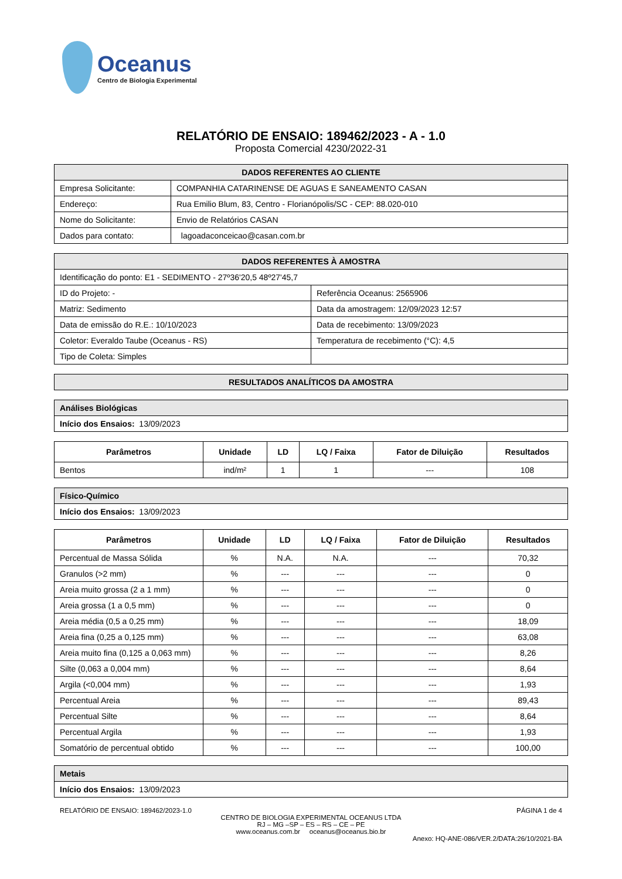Oceanus
Centro de Biologia Experimental
RELATÓRIO DE ENSAIO: 189462/2023 - A - 1.0
Proposta Comercial 4230/2022-31
| DADOS REFERENTES AO CLIENTE | |
| Empresa Solicitante: | COMPANHIA CATARINENSE DE AGUAS E SANEAMENTO CASAN |
| Endereço: | Rua Emilio Blum, 83, Centro - Florianópolis/SC - CEP: 88.020-010 |
| Nome do Solicitante: | Envio de Relatórios CASAN |
| Dados para contato: | lagoadaconceicao@casan.com.br |
| DADOS REFERENTES À AMOSTRA | |
| Identificação do ponto: E1 - SEDIMENTO - 27º36'20,5 48º27'45,7 | |
| ID do Projeto: - | Referência Oceanus: 2565906 |
| Matriz: Sedimento | Data da amostragem: 12/09/2023 12:57 |
| Data de emissão do R.E.: 10/10/2023 | Data de recebimento: 13/09/2023 |
| Coletor: Everaldo Taube (Oceanus - RS) | Temperatura de recebimento (°C): 4,5 |
| Tipo de Coleta: Simples | |
| RESULTADOS ANALÍTICOS DA AMOSTRA |
| Análises Biológicas |
| Início dos Ensaios: 13/09/2023 |
| Parâmetros | Unidade | LD | LQ / Faixa | Fator de Diluição | Resultados |
| --- | --- | --- | --- | --- | --- |
| Bentos | ind/m² | 1 | 1 | --- | 108 |
| Físico-Químico |
| Início dos Ensaios: 13/09/2023 |
| Parâmetros | Unidade | LD | LQ / Faixa | Fator de Diluição | Resultados |
| --- | --- | --- | --- | --- | --- |
| Percentual de Massa Sólida | % | N.A. | N.A. | --- | 70,32 |
| Granulos (>2 mm) | % | --- | --- | --- | 0 |
| Areia muito grossa (2 a 1 mm) | % | --- | --- | --- | 0 |
| Areia grossa (1 a 0,5 mm) | % | --- | --- | --- | 0 |
| Areia média (0,5 a 0,25 mm) | % | --- | --- | --- | 18,09 |
| Areia fina (0,25 a 0,125 mm) | % | --- | --- | --- | 63,08 |
| Areia muito fina (0,125 a 0,063 mm) | % | --- | --- | --- | 8,26 |
| Silte (0,063 a 0,004 mm) | % | --- | --- | --- | 8,64 |
| Argila (<0,004 mm) | % | --- | --- | --- | 1,93 |
| Percentual Areia | % | --- | --- | --- | 89,43 |
| Percentual Silte | % | --- | --- | --- | 8,64 |
| Percentual Argila | % | --- | --- | --- | 1,93 |
| Somatório de percentual obtido | % | --- | --- | --- | 100,00 |
| Metais |
| Início dos Ensaios: 13/09/2023 |
RELATÓRIO DE ENSAIO: 189462/2023-1.0 PÁGINA 1 de 4
CENTRO DE BIOLOGIA EXPERIMENTAL OCEANUS LTDA
RJ – MG –SP – ES – RS – CE – PE
www.oceanus.com.br oceanus@oceanus.bio.br
Anexo: HQ-ANE-086/VER.2/DATA:26/10/2021-BA